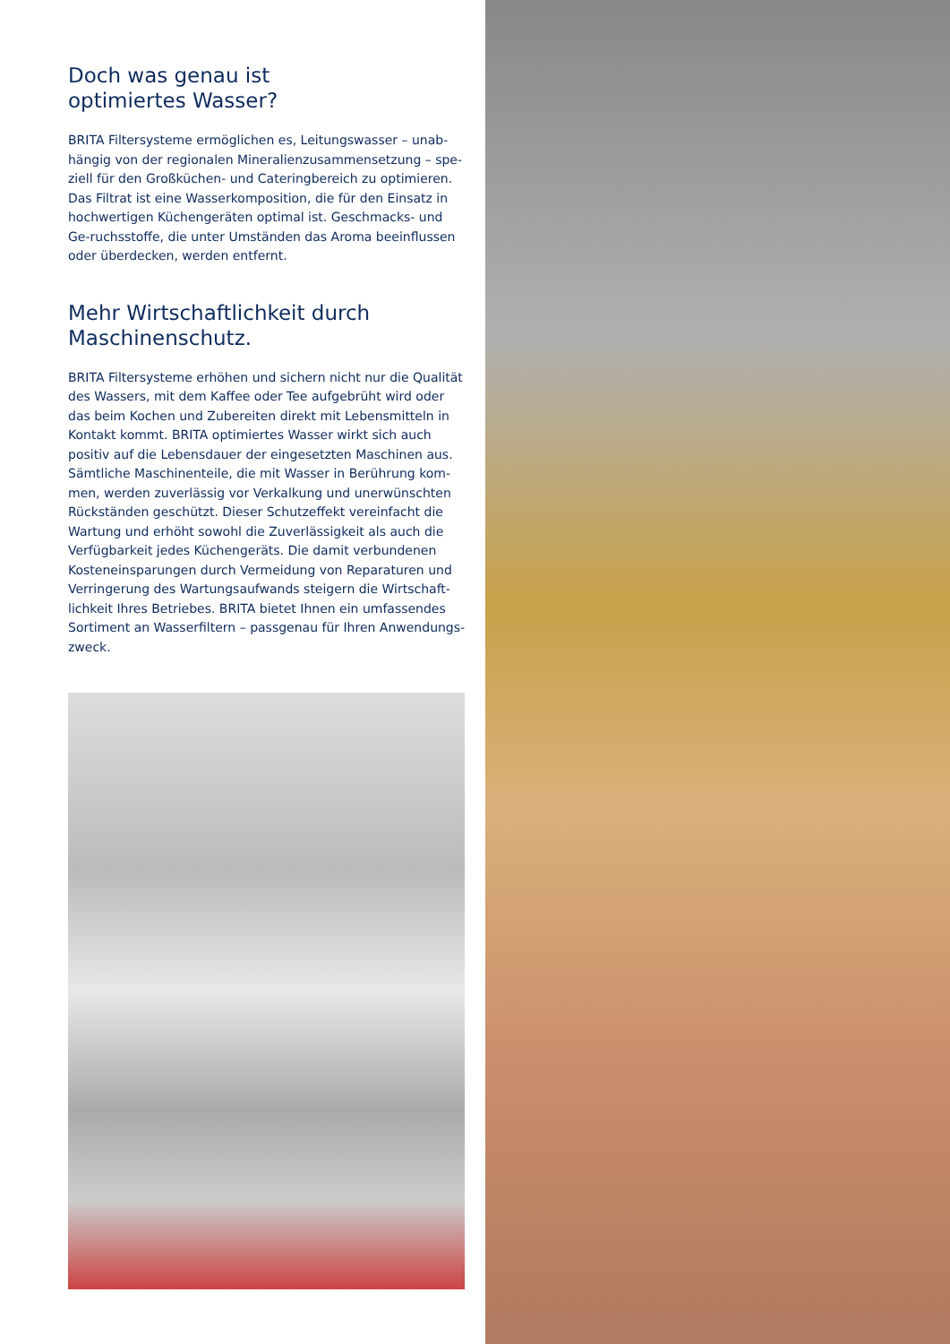Doch was genau ist
optimiertes Wasser?
BRITA Filtersysteme ermöglichen es, Leitungswasser – unab-hängig von der regionalen Mineralienzusammensetzung – spe-ziell für den Großküchen- und Cateringbereich zu optimieren. Das Filtrat ist eine Wasserkomposition, die für den Einsatz in hochwertigen Küchengeräten optimal ist. Geschmacks- und Ge-ruchsstoffe, die unter Umständen das Aroma beeinflussen oder überdecken, werden entfernt.
Mehr Wirtschaftlichkeit durch
Maschinenschutz.
BRITA Filtersysteme erhöhen und sichern nicht nur die Qualität des Wassers, mit dem Kaffee oder Tee aufgebrüht wird oder das beim Kochen und Zubereiten direkt mit Lebensmitteln in Kontakt kommt. BRITA optimiertes Wasser wirkt sich auch positiv auf die Lebensdauer der eingesetzten Maschinen aus. Sämtliche Maschinenteile, die mit Wasser in Berührung kom-men, werden zuverlässig vor Verkalkung und unerwünschten Rückständen geschützt. Dieser Schutzeffekt vereinfacht die Wartung und erhöht sowohl die Zuverlässigkeit als auch die Verfügbarkeit jedes Küchengeräts. Die damit verbundenen Kosteneinsparungen durch Vermeidung von Reparaturen und Verringerung des Wartungsaufwands steigern die Wirtschaft-lichkeit Ihres Betriebes. BRITA bietet Ihnen ein umfassendes Sortiment an Wasserfiltern – passgenau für Ihren Anwendungs-zweck.